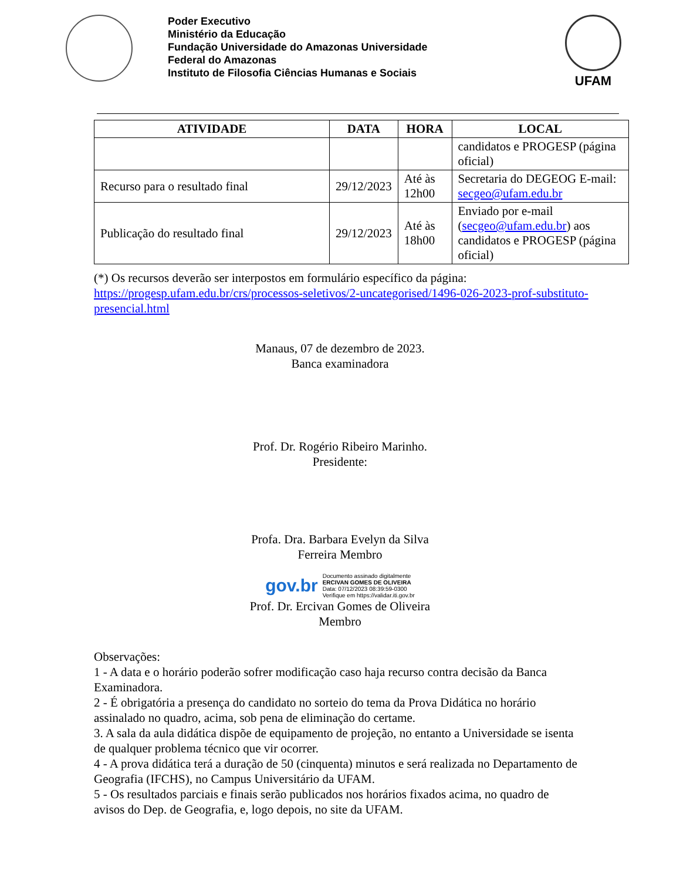Poder Executivo
Ministério da Educação
Fundação Universidade do Amazonas Universidade Federal do Amazonas
Instituto de Filosofia Ciências Humanas e Sociais
UFAM
| ATIVIDADE | DATA | HORA | LOCAL |
| --- | --- | --- | --- |
| | | | candidatos e PROGESP (página oficial) |
| Recurso para o resultado final | 29/12/2023 | Até às 12h00 | Secretaria do DEGEOG E-mail: secgeo@ufam.edu.br |
| Publicação do resultado final | 29/12/2023 | Até às 18h00 | Enviado por e-mail ( secgeo@ufam.edu.br ) aos candidatos e PROGESP (página oficial) |
(*) Os recursos deverão ser interpostos em formulário específico da página: https://progesp.ufam.edu.br/crs/processos-seletivos/2-uncategorised/1496-026-2023-prof-substituto-presencial.html
Manaus, 07 de dezembro de 2023.
Banca examinadora
Prof. Dr. Rogério Ribeiro Marinho.
Presidente:
Profa. Dra. Barbara Evelyn da Silva
Ferreira Membro
gov.br
Documento assinado digitalmente
ERCIVAN GOMES DE OLIVEIRA
Data: 07/12/2023 08:39:59-0300
Verifique em https://validar.iti.gov.br
Prof. Dr. Ercivan Gomes de Oliveira
Membro
Observações:
1 - A data e o horário poderão sofrer modificação caso haja recurso contra decisão da Banca Examinadora.
2 - É obrigatória a presença do candidato no sorteio do tema da Prova Didática no horário assinalado no quadro, acima, sob pena de eliminação do certame.
3. A sala da aula didática dispõe de equipamento de projeção, no entanto a Universidade se isenta de qualquer problema técnico que vir ocorrer.
4 - A prova didática terá a duração de 50 (cinquenta) minutos e será realizada no Departamento de Geografia (IFCHS), no Campus Universitário da UFAM.
5 - Os resultados parciais e finais serão publicados nos horários fixados acima, no quadro de avisos do Dep. de Geografia, e, logo depois, no site da UFAM.